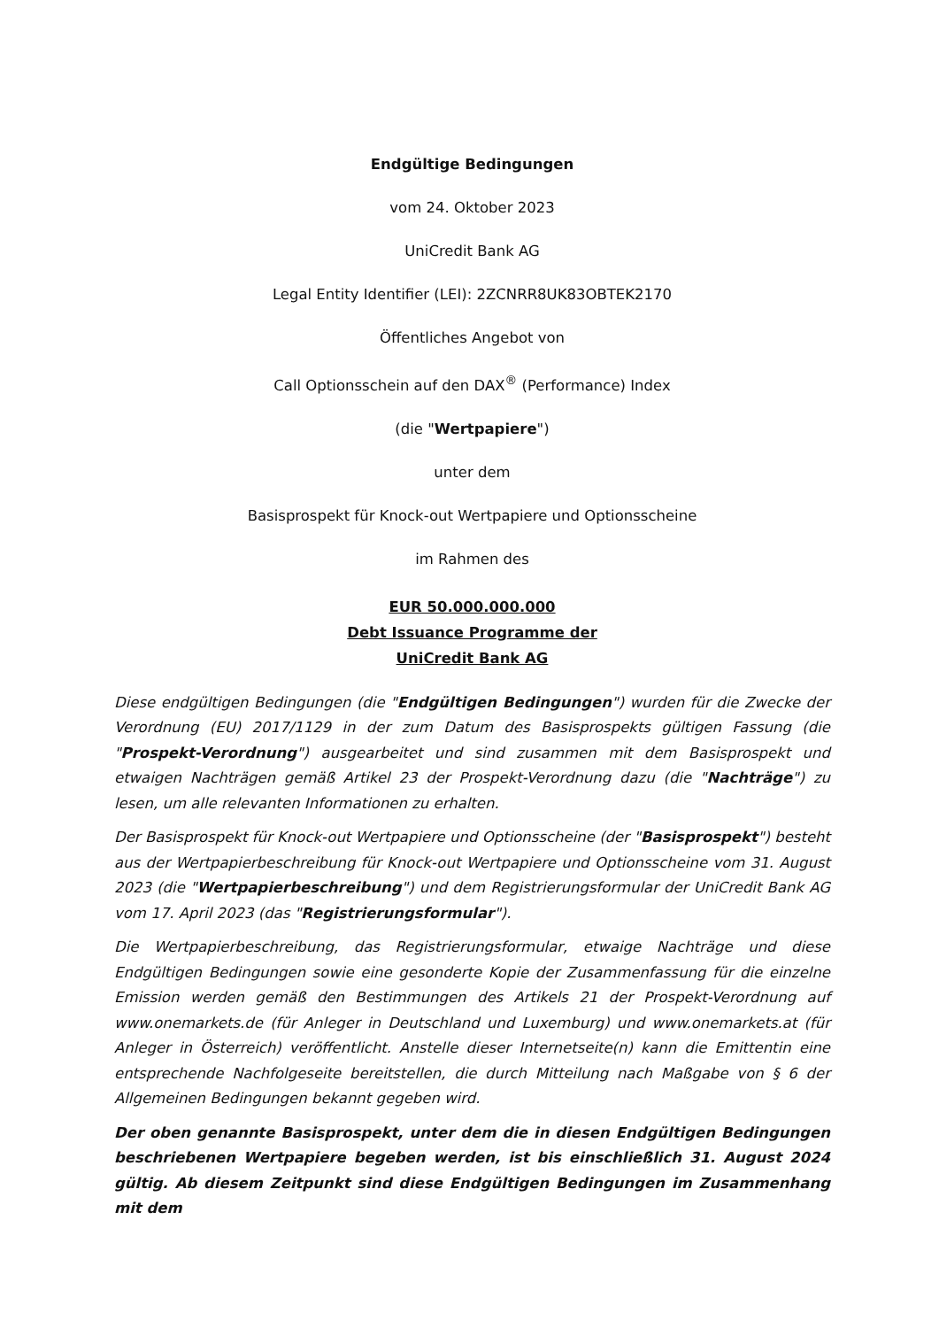Endgültige Bedingungen
vom 24. Oktober 2023
UniCredit Bank AG
Legal Entity Identifier (LEI): 2ZCNRR8UK83OBTEK2170
Öffentliches Angebot von
Call Optionsschein auf den DAX<sup>®</sup> (Performance) Index
(die "Wertpapiere")
unter dem
Basisprospekt für Knock-out Wertpapiere und Optionsscheine
im Rahmen des
EUR 50.000.000.000
Debt Issuance Programme der
UniCredit Bank AG
Diese endgültigen Bedingungen (die "Endgültigen Bedingungen") wurden für die Zwecke der Verordnung (EU) 2017/1129 in der zum Datum des Basisprospekts gültigen Fassung (die "Prospekt-Verordnung") ausgearbeitet und sind zusammen mit dem Basisprospekt und etwaigen Nachträgen gemäß Artikel 23 der Prospekt-Verordnung dazu (die "Nachträge") zu lesen, um alle relevanten Informationen zu erhalten.
Der Basisprospekt für Knock-out Wertpapiere und Optionsscheine (der "Basisprospekt") besteht aus der Wertpapierbeschreibung für Knock-out Wertpapiere und Optionsscheine vom 31. August 2023 (die "Wertpapierbeschreibung") und dem Registrierungsformular der UniCredit Bank AG vom 17. April 2023 (das "Registrierungsformular").
Die Wertpapierbeschreibung, das Registrierungsformular, etwaige Nachträge und diese Endgültigen Bedingungen sowie eine gesonderte Kopie der Zusammenfassung für die einzelne Emission werden gemäß den Bestimmungen des Artikels 21 der Prospekt-Verordnung auf www.onemarkets.de (für Anleger in Deutschland und Luxemburg) und www.onemarkets.at (für Anleger in Österreich) veröffentlicht. Anstelle dieser Internetseite(n) kann die Emittentin eine entsprechende Nachfolgeseite bereitstellen, die durch Mitteilung nach Maßgabe von § 6 der Allgemeinen Bedingungen bekannt gegeben wird.
Der oben genannte Basisprospekt, unter dem die in diesen Endgültigen Bedingungen beschriebenen Wertpapiere begeben werden, ist bis einschließlich 31. August 2024 gültig. Ab diesem Zeitpunkt sind diese Endgültigen Bedingungen im Zusammenhang mit dem